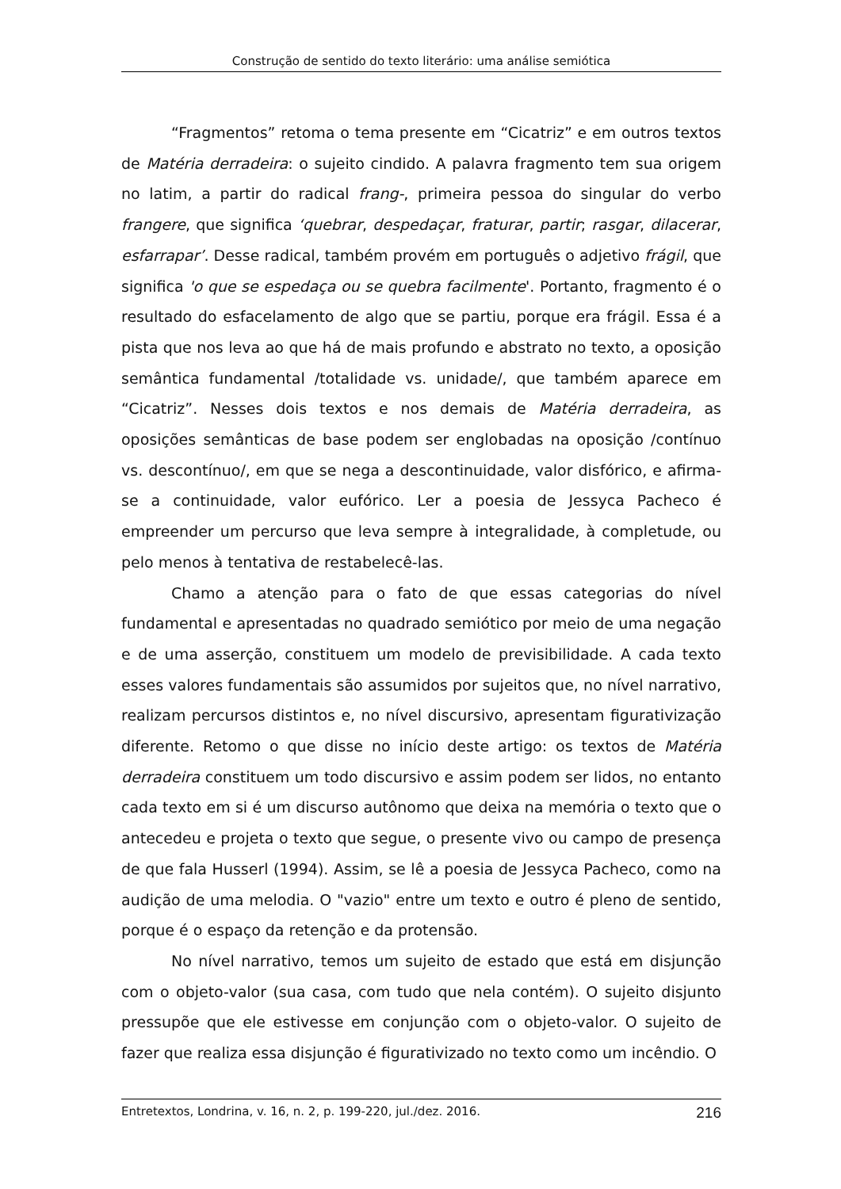Construção de sentido do texto literário: uma análise semiótica
“Fragmentos” retoma o tema presente em “Cicatriz” e em outros textos de Matéria derradeira: o sujeito cindido. A palavra fragmento tem sua origem no latim, a partir do radical frang-, primeira pessoa do singular do verbo frangere, que significa ‘quebrar, despedaçar, fraturar, partir; rasgar, dilacerar, esfarrapar’. Desse radical, também provém em português o adjetivo frágil, que significa 'o que se espedaça ou se quebra facilmente'. Portanto, fragmento é o resultado do esfacelamento de algo que se partiu, porque era frágil. Essa é a pista que nos leva ao que há de mais profundo e abstrato no texto, a oposição semântica fundamental /totalidade vs. unidade/, que também aparece em “Cicatriz”. Nesses dois textos e nos demais de Matéria derradeira, as oposições semânticas de base podem ser englobadas na oposição /contínuo vs. descontínuo/, em que se nega a descontinuidade, valor disfórico, e afirma-se a continuidade, valor eufórico. Ler a poesia de Jessyca Pacheco é empreender um percurso que leva sempre à integralidade, à completude, ou pelo menos à tentativa de restabelecê-las.
Chamo a atenção para o fato de que essas categorias do nível fundamental e apresentadas no quadrado semiótico por meio de uma negação e de uma asserção, constituem um modelo de previsibilidade. A cada texto esses valores fundamentais são assumidos por sujeitos que, no nível narrativo, realizam percursos distintos e, no nível discursivo, apresentam figurativização diferente. Retomo o que disse no início deste artigo: os textos de Matéria derradeira constituem um todo discursivo e assim podem ser lidos, no entanto cada texto em si é um discurso autônomo que deixa na memória o texto que o antecedeu e projeta o texto que segue, o presente vivo ou campo de presença de que fala Husserl (1994). Assim, se lê a poesia de Jessyca Pacheco, como na audição de uma melodia. O "vazio" entre um texto e outro é pleno de sentido, porque é o espaço da retenção e da protensão.
No nível narrativo, temos um sujeito de estado que está em disjunção com o objeto-valor (sua casa, com tudo que nela contém). O sujeito disjunto pressupõe que ele estivesse em conjunção com o objeto-valor. O sujeito de fazer que realiza essa disjunção é figurativizado no texto como um incêndio. O
Entretextos, Londrina, v. 16, n. 2, p. 199-220, jul./dez. 2016. 216